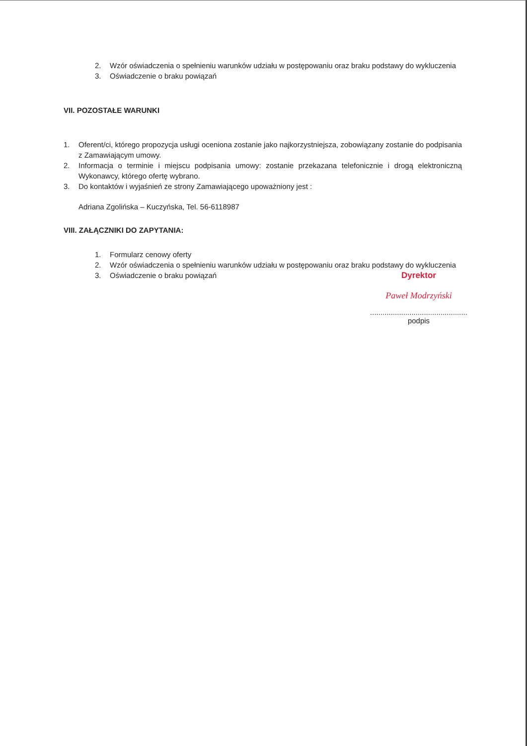2. Wzór oświadczenia o spełnieniu warunków udziału w postępowaniu oraz braku podstawy do wykluczenia
3. Oświadczenie o braku powiązań
VII. POZOSTAŁE WARUNKI
1. Oferent/ci, którego propozycja usługi oceniona zostanie jako najkorzystniejsza, zobowiązany zostanie do podpisania z Zamawiającym umowy.
2. Informacja o terminie i miejscu podpisania umowy: zostanie przekazana telefonicznie i drogą elektroniczną Wykonawcy, którego ofertę wybrano.
3. Do kontaktów i wyjaśnień ze strony Zamawiającego upoważniony jest :
Adriana Zgolińska – Kuczyńska, Tel. 56-6118987
VIII. ZAŁĄCZNIKI DO ZAPYTANIA:
1. Formularz cenowy oferty
2. Wzór oświadczenia o spełnieniu warunków udziału w postępowaniu oraz braku podstawy do wykluczenia
3. Oświadczenie o braku powiązań
Dyrektor
Paweł Modrzyński
...............................................
podpis